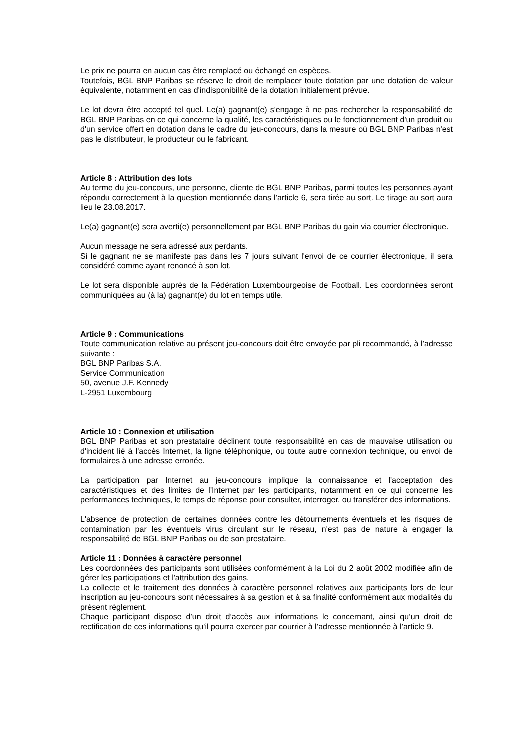Le prix ne pourra en aucun cas être remplacé ou échangé en espèces.
Toutefois, BGL BNP Paribas se réserve le droit de remplacer toute dotation par une dotation de valeur équivalente, notamment en cas d'indisponibilité de la dotation initialement prévue.
Le lot devra être accepté tel quel. Le(a) gagnant(e) s'engage à ne pas rechercher la responsabilité de BGL BNP Paribas en ce qui concerne la qualité, les caractéristiques ou le fonctionnement d'un produit ou d'un service offert en dotation dans le cadre du jeu-concours, dans la mesure où BGL BNP Paribas n'est pas le distributeur, le producteur ou le fabricant.
Article 8 : Attribution des lots
Au terme du jeu-concours, une personne, cliente de BGL BNP Paribas, parmi toutes les personnes ayant répondu correctement à la question mentionnée dans l’article 6, sera tirée au sort. Le tirage au sort aura lieu le 23.08.2017.
Le(a) gagnant(e) sera averti(e) personnellement par BGL BNP Paribas du gain via courrier électronique.
Aucun message ne sera adressé aux perdants.
Si le gagnant ne se manifeste pas dans les 7 jours suivant l'envoi de ce courrier électronique, il sera considéré comme ayant renoncé à son lot.
Le lot sera disponible auprès de la Fédération Luxembourgeoise de Football. Les coordonnées seront communiquées au (à la) gagnant(e) du lot en temps utile.
Article 9 : Communications
Toute communication relative au présent jeu-concours doit être envoyée par pli recommandé, à l’adresse suivante :
BGL BNP Paribas S.A.
Service Communication
50, avenue J.F. Kennedy
L-2951 Luxembourg
Article 10 : Connexion et utilisation
BGL BNP Paribas et son prestataire déclinent toute responsabilité en cas de mauvaise utilisation ou d'incident lié à l'accès Internet, la ligne téléphonique, ou toute autre connexion technique, ou envoi de formulaires à une adresse erronée.
La participation par Internet au jeu-concours implique la connaissance et l'acceptation des caractéristiques et des limites de l'Internet par les participants, notamment en ce qui concerne les performances techniques, le temps de réponse pour consulter, interroger, ou transférer des informations.
L'absence de protection de certaines données contre les détournements éventuels et les risques de contamination par les éventuels virus circulant sur le réseau, n'est pas de nature à engager la responsabilité de BGL BNP Paribas ou de son prestataire.
Article 11 : Données à caractère personnel
Les coordonnées des participants sont utilisées conformément à la Loi du 2 août 2002 modifiée afin de gérer les participations et l'attribution des gains.
La collecte et le traitement des données à caractère personnel relatives aux participants lors de leur inscription au jeu-concours sont nécessaires à sa gestion et à sa finalité conformément aux modalités du présent règlement.
Chaque participant dispose d’un droit d’accès aux informations le concernant, ainsi qu’un droit de rectification de ces informations qu'il pourra exercer par courrier à l’adresse mentionnée à l’article 9.